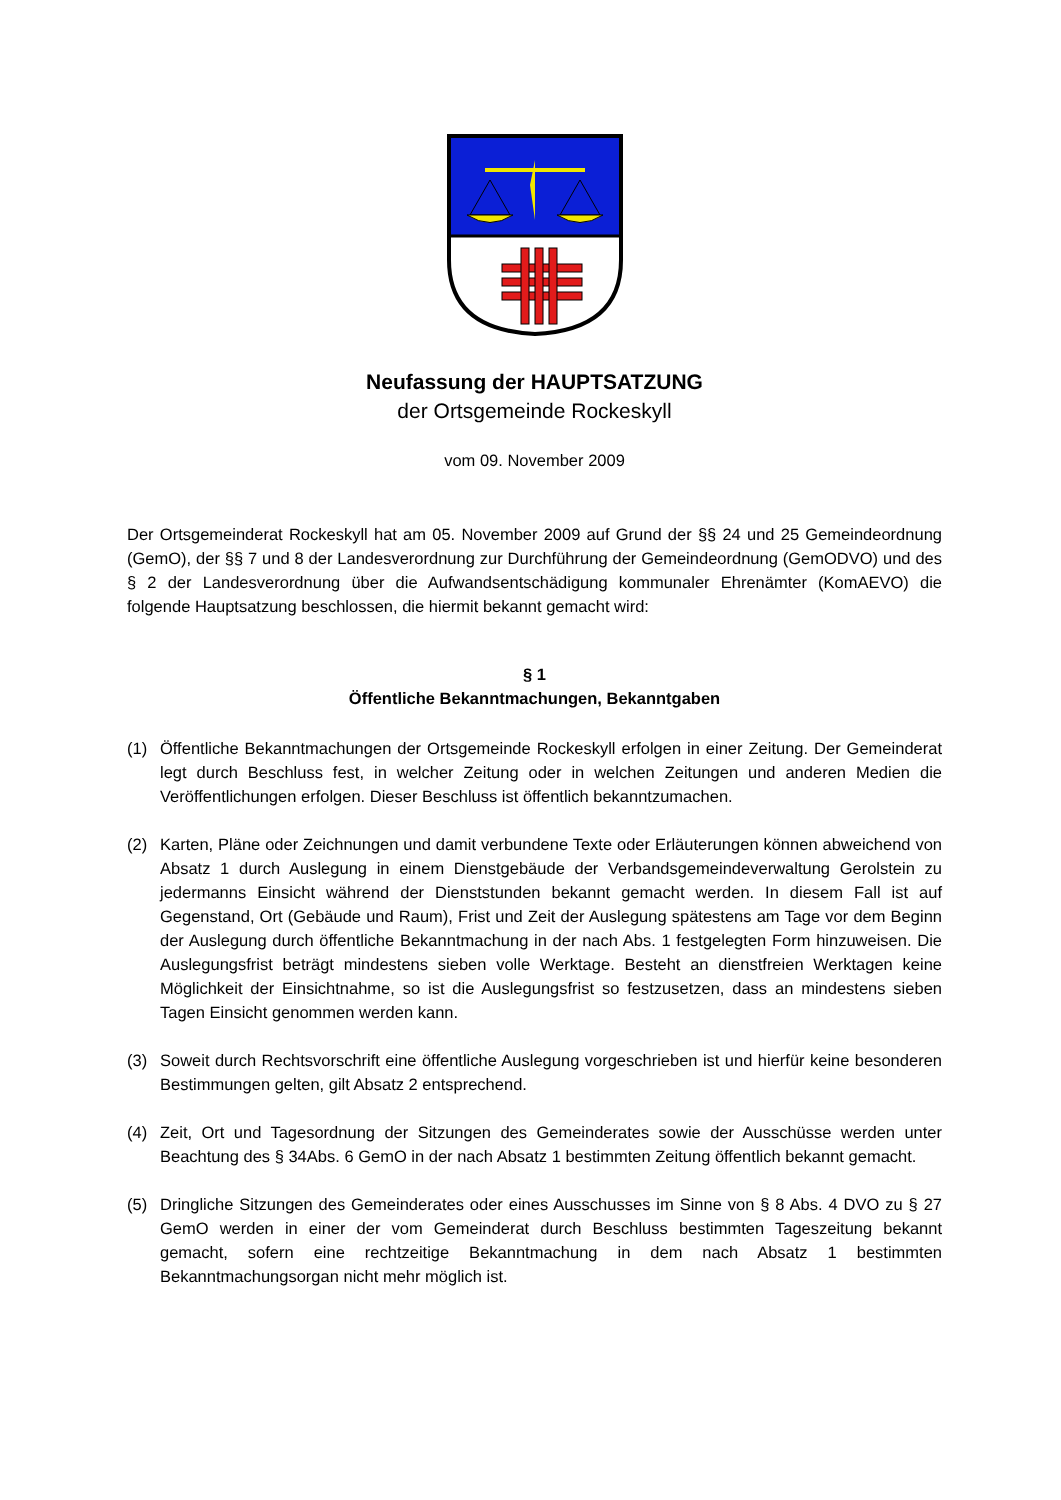Neufassung der HAUPTSATZUNG
der Ortsgemeinde Rockeskyll
vom 09. November 2009
Der Ortsgemeinderat Rockeskyll hat am 05. November 2009 auf Grund der §§ 24 und 25 Gemeindeordnung (GemO), der §§ 7 und 8 der Landesverordnung zur Durchführung der Gemeindeordnung (GemODVO) und des § 2 der Landesverordnung über die Aufwandsentschädigung kommunaler Ehrenämter (KomAEVO) die folgende Hauptsatzung beschlossen, die hiermit bekannt gemacht wird:
§ 1
Öffentliche Bekanntmachungen, Bekanntgaben
(1) Öffentliche Bekanntmachungen der Ortsgemeinde Rockeskyll erfolgen in einer Zeitung. Der Gemeinderat legt durch Beschluss fest, in welcher Zeitung oder in welchen Zeitungen und anderen Medien die Veröffentlichungen erfolgen. Dieser Beschluss ist öffentlich bekanntzumachen.
(2) Karten, Pläne oder Zeichnungen und damit verbundene Texte oder Erläuterungen können abweichend von Absatz 1 durch Auslegung in einem Dienstgebäude der Verbandsgemeindeverwaltung Gerolstein zu jedermanns Einsicht während der Dienststunden bekannt gemacht werden. In diesem Fall ist auf Gegenstand, Ort (Gebäude und Raum), Frist und Zeit der Auslegung spätestens am Tage vor dem Beginn der Auslegung durch öffentliche Bekanntmachung in der nach Abs. 1 festgelegten Form hinzuweisen. Die Auslegungsfrist beträgt mindestens sieben volle Werktage. Besteht an dienstfreien Werktagen keine Möglichkeit der Einsichtnahme, so ist die Auslegungsfrist so festzusetzen, dass an mindestens sieben Tagen Einsicht genommen werden kann.
(3) Soweit durch Rechtsvorschrift eine öffentliche Auslegung vorgeschrieben ist und hierfür keine besonderen Bestimmungen gelten, gilt Absatz 2 entsprechend.
(4) Zeit, Ort und Tagesordnung der Sitzungen des Gemeinderates sowie der Ausschüsse werden unter Beachtung des § 34Abs. 6 GemO in der nach Absatz 1 bestimmten Zeitung öffentlich bekannt gemacht.
(5) Dringliche Sitzungen des Gemeinderates oder eines Ausschusses im Sinne von § 8 Abs. 4 DVO zu § 27 GemO werden in einer der vom Gemeinderat durch Beschluss bestimmten Tageszeitung bekannt gemacht, sofern eine rechtzeitige Bekanntmachung in dem nach Absatz 1 bestimmten Bekanntmachungsorgan nicht mehr möglich ist.